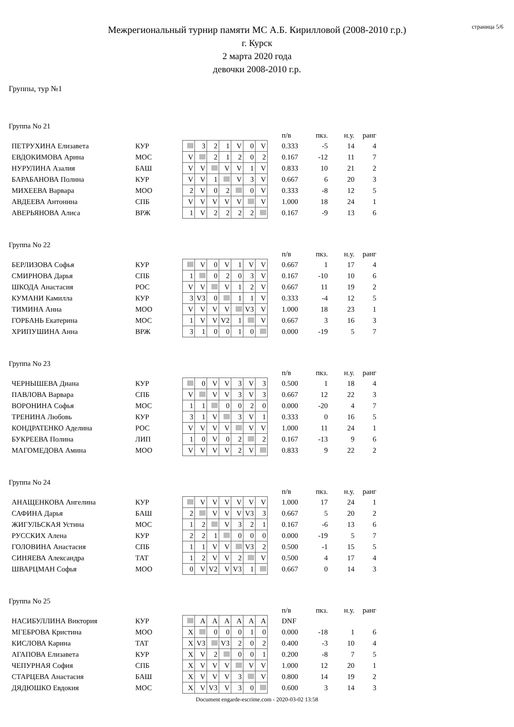страница 5/6
Межрегиональный турнир памяти МС А.Б. Кирилловой (2008-2010 г.р.)
г. Курск
2 марта 2020 года
девочки 2008-2010 г.р.
Группы, тур №1
Группа No 21
| | | | | | | | | | | п/в | пкз. | н.у. | ранг |
| ПЕТРУХИНА Елизавета | КУР | | 3 | 2 | 1 | V | 0 | V | | 0.333 | -5 | 14 | 4 |
| ЕВДОКИМОВА Арина | МОС | V | | 2 | 1 | 2 | 0 | 2 | | 0.167 | -12 | 11 | 7 |
| НУРУЛИНА Азалия | БАШ | V | V | | V | V | 1 | V | | 0.833 | 10 | 21 | 2 |
| БАРАБАНОВА Полина | КУР | V | V | 1 | | V | 3 | V | | 0.667 | 6 | 20 | 3 |
| МИХЕЕВА Варвара | МОО | 2 | V | 0 | 2 | | 0 | V | | 0.333 | -8 | 12 | 5 |
| АВДЕЕВА Антонина | СПБ | V | V | V | V | V | | V | | 1.000 | 18 | 24 | 1 |
| АВЕРЬЯНОВА Алиса | ВРЖ | 1 | V | 2 | 2 | 2 | 2 | | | 0.167 | -9 | 13 | 6 |
Группа No 22
| | | | | | | | | | | п/в | пкз. | н.у. | ранг |
| БЕРЛИЗОВА Софья | КУР | | V | 0 | V | 1 | V | V | | 0.667 | 1 | 17 | 4 |
| СМИРНОВА Дарья | СПБ | 1 | | 0 | 2 | 0 | 3 | V | | 0.167 | -10 | 10 | 6 |
| ШКОДА Анастасия | РОС | V | V | | V | 1 | 2 | V | | 0.667 | 11 | 19 | 2 |
| КУМАНИ Камилла | КУР | 3 | V3 | 0 | | 1 | 1 | V | | 0.333 | -4 | 12 | 5 |
| ТИМИНА Анна | МОО | V | V | V | V | | V3 | V | | 1.000 | 18 | 23 | 1 |
| ГОРБАНЬ Екатерина | МОС | 1 | V | V | V2 | 1 | | V | | 0.667 | 3 | 16 | 3 |
| ХРИПУШИНА Анна | ВРЖ | 3 | 1 | 0 | 0 | 1 | 0 | | | 0.000 | -19 | 5 | 7 |
Группа No 23
| | | | | | | | | | | п/в | пкз. | н.у. | ранг |
| ЧЕРНЫШЕВА Диана | КУР | | 0 | V | V | 3 | V | 3 | | 0.500 | 1 | 18 | 4 |
| ПАВЛОВА Варвара | СПБ | V | | V | V | 3 | V | 3 | | 0.667 | 12 | 22 | 3 |
| ВОРОНИНА Софья | МОС | 1 | 1 | | 0 | 0 | 2 | 0 | | 0.000 | -20 | 4 | 7 |
| ТРЕНИНА Любовь | КУР | 3 | 1 | V | | 3 | V | 1 | | 0.333 | 0 | 16 | 5 |
| КОНДРАТЕНКО Аделина | РОС | V | V | V | V | | V | V | | 1.000 | 11 | 24 | 1 |
| БУКРЕЕВА Полина | ЛИП | 1 | 0 | V | 0 | 2 | | 2 | | 0.167 | -13 | 9 | 6 |
| МАГОМЕДОВА Амина | МОО | V | V | V | V | 2 | V | | | 0.833 | 9 | 22 | 2 |
Группа No 24
| | | | | | | | | | | п/в | пкз. | н.у. | ранг |
| АНАЩЕНКОВА Ангелина | КУР | | V | V | V | V | V | V | | 1.000 | 17 | 24 | 1 |
| САФИНА Дарья | БАШ | 2 | | V | V | V | V3 | 3 | | 0.667 | 5 | 20 | 2 |
| ЖИГУЛЬСКАЯ Устина | МОС | 1 | 2 | | V | 3 | 2 | 1 | | 0.167 | -6 | 13 | 6 |
| РУССКИХ Алена | КУР | 2 | 2 | 1 | | 0 | 0 | 0 | | 0.000 | -19 | 5 | 7 |
| ГОЛОВИНА Анастасия | СПБ | 1 | 1 | V | V | | V3 | 2 | | 0.500 | -1 | 15 | 5 |
| СИНЯЕВА Александра | ТАТ | 1 | 2 | V | V | 2 | | V | | 0.500 | 4 | 17 | 4 |
| ШВАРЦМАН Софья | МОО | 0 | V | V2 | V | V3 | 1 | | | 0.667 | 0 | 14 | 3 |
Группа No 25
| | | | | | | | | | | п/в | пкз. | н.у. | ранг |
| НАСИБУЛЛИНА Виктория | КУР | | A | A | A | A | A | A | | DNF | | | |
| МГЕБРОВА Кристина | МОО | X | | 0 | 0 | 0 | 1 | 0 | | 0.000 | -18 | 1 | 6 |
| КИСЛОВА Карина | ТАТ | X | V3 | | V3 | 2 | 0 | 2 | | 0.400 | -3 | 10 | 4 |
| АГАПОВА Елизавета | КУР | X | V | 2 | | 0 | 0 | 1 | | 0.200 | -8 | 7 | 5 |
| ЧЕПУРНАЯ София | СПБ | X | V | V | V | | V | V | | 1.000 | 12 | 20 | 1 |
| СТАРЦЕВА Анастасия | БАШ | X | V | V | V | 3 | | V | | 0.800 | 14 | 19 | 2 |
| ДЯДЮШКО Евдокия | МОС | X | V | V3 | V | 3 | 0 | | | 0.600 | 3 | 14 | 3 |
Document engarde-escrime.com - 2020-03-02 13:58